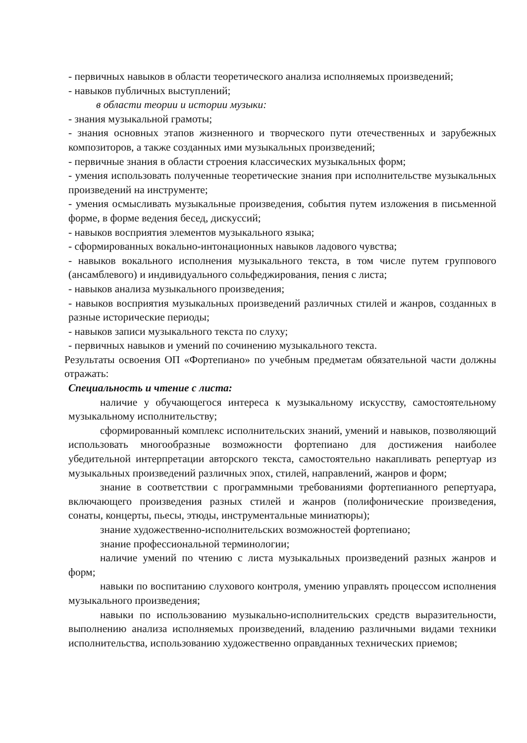- первичных навыков в области теоретического анализа исполняемых произведений;
- навыков публичных выступлений;
в области теории и истории музыки:
- знания музыкальной грамоты;
- знания основных этапов жизненного и творческого пути отечественных и зарубежных композиторов, а также созданных ими музыкальных произведений;
- первичные знания в области строения классических музыкальных форм;
- умения использовать полученные теоретические знания при исполнительстве музыкальных произведений на инструменте;
- умения осмысливать музыкальные произведения, события путем изложения в письменной форме, в форме ведения бесед, дискуссий;
- навыков восприятия элементов музыкального языка;
- сформированных вокально-интонационных навыков ладового чувства;
- навыков вокального исполнения музыкального текста, в том числе путем группового (ансамблевого) и индивидуального сольфеджирования, пения с листа;
- навыков анализа музыкального произведения;
- навыков восприятия музыкальных произведений различных стилей и жанров, созданных в разные исторические периоды;
- навыков записи музыкального текста по слуху;
- первичных навыков и умений по сочинению музыкального текста.
Результаты освоения ОП «Фортепиано» по учебным предметам обязательной части должны отражать:
Специальность и чтение с листа:
наличие у обучающегося интереса к музыкальному искусству, самостоятельному музыкальному исполнительству;
сформированный комплекс исполнительских знаний, умений и навыков, позволяющий использовать многообразные возможности фортепиано для достижения наиболее убедительной интерпретации авторского текста, самостоятельно накапливать репертуар из музыкальных произведений различных эпох, стилей, направлений, жанров и форм;
знание в соответствии с программными требованиями фортепианного репертуара, включающего произведения разных стилей и жанров (полифонические произведения, сонаты, концерты, пьесы, этюды, инструментальные миниатюры);
знание художественно-исполнительских возможностей фортепиано;
знание профессиональной терминологии;
наличие умений по чтению с листа музыкальных произведений разных жанров и форм;
навыки по воспитанию слухового контроля, умению управлять процессом исполнения музыкального произведения;
навыки по использованию музыкально-исполнительских средств выразительности, выполнению анализа исполняемых произведений, владению различными видами техники исполнительства, использованию художественно оправданных технических приемов;